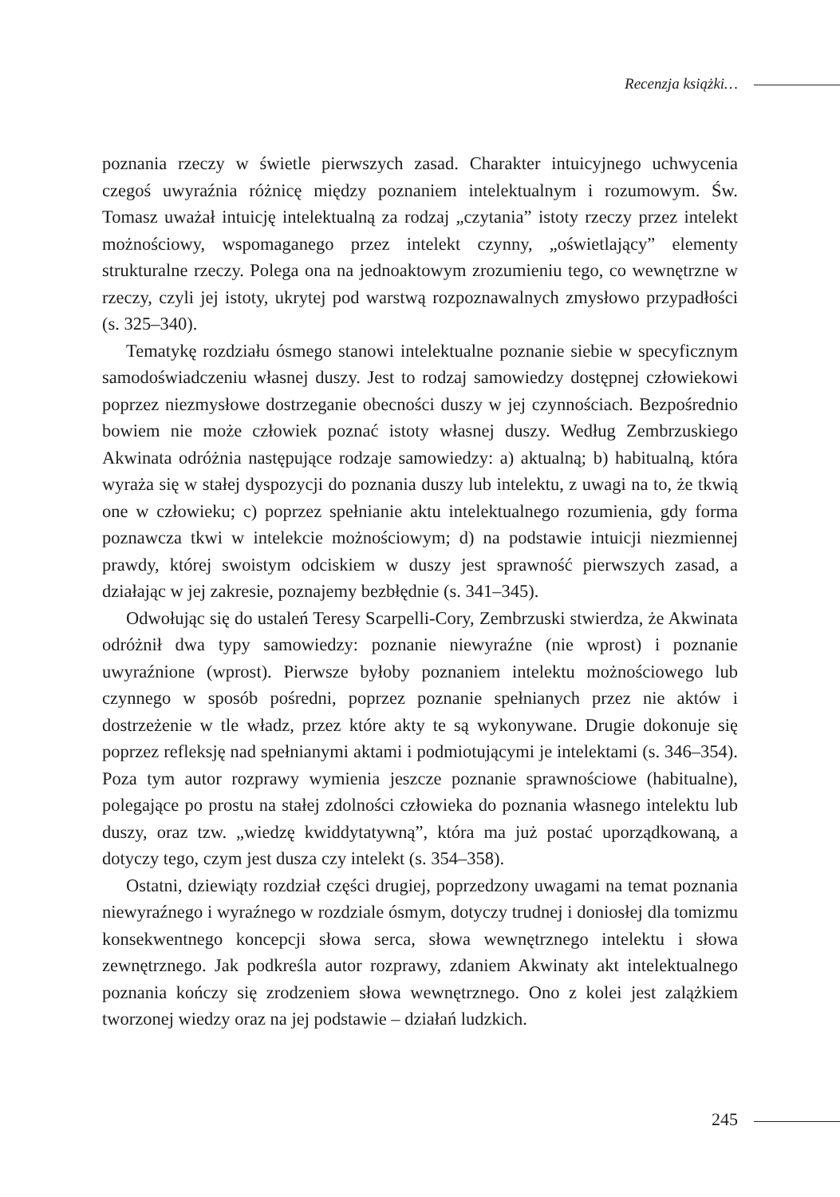Recenzja książki…
poznania rzeczy w świetle pierwszych zasad. Charakter intuicyjnego uchwycenia czegoś uwyraźnia różnicę między poznaniem intelektualnym i rozumowym. Św. Tomasz uważał intuicję intelektualną za rodzaj „czytania” istoty rzeczy przez intelekt możnościowy, wspomaganego przez intelekt czynny, „oświetlający” elementy strukturalne rzeczy. Polega ona na jednoaktowym zrozumieniu tego, co wewnętrzne w rzeczy, czyli jej istoty, ukrytej pod warstwą rozpoznawalnych zmysłowo przypadłości (s. 325–340).
Tematykę rozdziału ósmego stanowi intelektualne poznanie siebie w specyficznym samodoświadczeniu własnej duszy. Jest to rodzaj samowiedzy dostępnej człowiekowi poprzez niezmysłowe dostrzeganie obecności duszy w jej czynnościach. Bezpośrednio bowiem nie może człowiek poznać istoty własnej duszy. Według Zembrzuskiego Akwinata odróżnia następujące rodzaje samowiedzy: a) aktualną; b) habitualną, która wyraża się w stałej dyspozycji do poznania duszy lub intelektu, z uwagi na to, że tkwią one w człowieku; c) poprzez spełnianie aktu intelektualnego rozumienia, gdy forma poznawcza tkwi w intelekcie możnościowym; d) na podstawie intuicji niezmiennej prawdy, której swoistym odciskiem w duszy jest sprawność pierwszych zasad, a działając w jej zakresie, poznajemy bezbłędnie (s. 341–345).
Odwołując się do ustaleń Teresy Scarpelli-Cory, Zembrzuski stwierdza, że Akwinata odróżnił dwa typy samowiedzy: poznanie niewyraźne (nie wprost) i poznanie uwyraźnione (wprost). Pierwsze byłoby poznaniem intelektu możnościowego lub czynnego w sposób pośredni, poprzez poznanie spełnianych przez nie aktów i dostrzeżenie w tle władz, przez które akty te są wykonywane. Drugie dokonuje się poprzez refleksję nad spełnianymi aktami i podmiotującymi je intelektami (s. 346–354). Poza tym autor rozprawy wymienia jeszcze poznanie sprawnościowe (habitualne), polegające po prostu na stałej zdolności człowieka do poznania własnego intelektu lub duszy, oraz tzw. „wiedzę kwiddytatywną”, która ma już postać uporządkowaną, a dotyczy tego, czym jest dusza czy intelekt (s. 354–358).
Ostatni, dziewiąty rozdział części drugiej, poprzedzony uwagami na temat poznania niewyraźnego i wyraźnego w rozdziale ósmym, dotyczy trudnej i doniosłej dla tomizmu konsekwentnego koncepcji słowa serca, słowa wewnętrznego intelektu i słowa zewnętrznego. Jak podkreśla autor rozprawy, zdaniem Akwinaty akt intelektualnego poznania kończy się zrodzeniem słowa wewnętrznego. Ono z kolei jest zalążkiem tworzonej wiedzy oraz na jej podstawie – działań ludzkich.
245